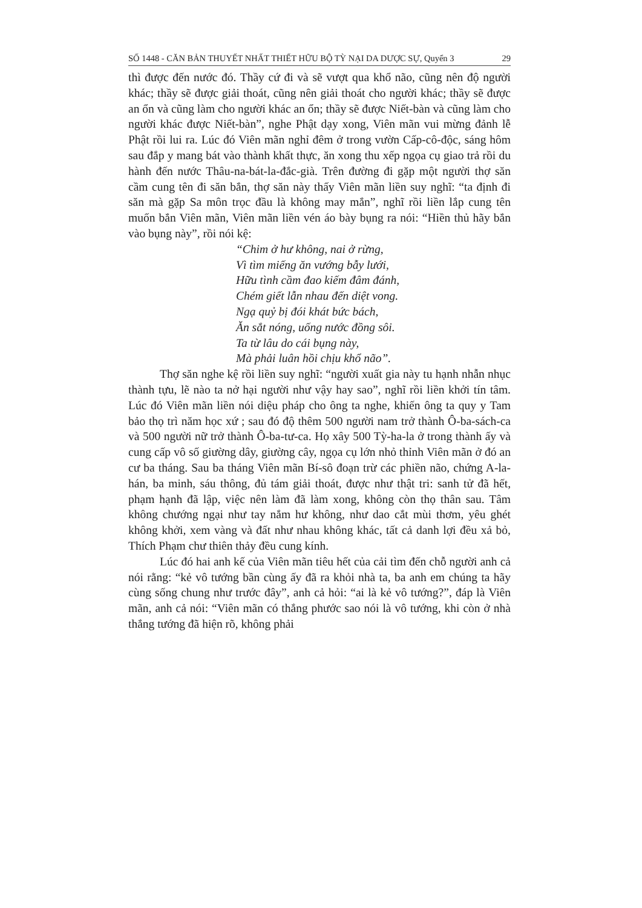SỐ 1448 - CĂN BẢN THUYẾT NHẤT THIẾT HỮU BỘ TỲ NẠI DA DƯỢC SỰ, Quyển 3 29
thì được đến nước đó. Thầy cứ đi và sẽ vượt qua khổ não, cũng nên độ người khác; thầy sẽ được giải thoát, cũng nên giải thoát cho người khác; thầy sẽ được an ổn và cũng làm cho người khác an ổn; thầy sẽ được Niết-bàn và cũng làm cho người khác được Niết-bàn”, nghe Phật dạy xong, Viên mãn vui mừng đảnh lễ Phật rồi lui ra. Lúc đó Viên mãn nghỉ đêm ở trong vườn Cấp-cô-độc, sáng hôm sau đắp y mang bát vào thành khất thực, ăn xong thu xếp ngọa cụ giao trả rồi du hành đến nước Thâu-na-bát-la-đắc-già. Trên đường đi gặp một người thợ săn cầm cung tên đi săn bắn, thợ săn này thấy Viên mãn liền suy nghĩ: “ta định đi săn mà gặp Sa môn trọc đầu là không may mắn”, nghĩ rồi liền lắp cung tên muốn bắn Viên mãn, Viên mãn liền vén áo bày bụng ra nói: “Hiền thủ hãy bắn vào bụng này”, rồi nói kệ:
“Chim ở hư không, nai ở rừng,
Vì tìm miếng ăn vướng bẫy lưới,
Hữu tình cầm đao kiếm đâm đánh,
Chém giết lẫn nhau đến diệt vong.
Ngạ quỷ bị đói khát bức bách,
Ăn sắt nóng, uống nước đồng sôi.
Ta từ lâu do cái bụng này,
Mà phải luân hồi chịu khổ não”.
Thợ săn nghe kệ rồi liền suy nghĩ: “người xuất gia này tu hạnh nhẫn nhục thành tựu, lẽ nào ta nở hại người như vậy hay sao”, nghĩ rồi liền khởi tín tâm. Lúc đó Viên mãn liền nói diệu pháp cho ông ta nghe, khiến ông ta quy y Tam bảo thọ trì năm học xứ ; sau đó độ thêm 500 người nam trở thành Ô-ba-sách-ca và 500 người nữ trở thành Ô-ba-tư-ca. Họ xây 500 Tỳ-ha-la ở trong thành ấy và cung cấp vô số giường dây, giường cây, ngọa cụ lớn nhỏ thỉnh Viên mãn ở đó an cư ba tháng. Sau ba tháng Viên mãn Bí-sô đoạn trừ các phiền não, chứng A-la-hán, ba minh, sáu thông, đủ tám giải thoát, được như thật tri: sanh tử đã hết, phạm hạnh đã lập, việc nên làm đã làm xong, không còn thọ thân sau. Tâm không chướng ngại như tay nắm hư không, như dao cắt mùi thơm, yêu ghét không khởi, xem vàng và đất như nhau không khác, tất cả danh lợi đều xả bỏ, Thích Phạm chư thiên thảy đều cung kính.
Lúc đó hai anh kế của Viên mãn tiêu hết của cải tìm đến chỗ người anh cả nói rằng: “kẻ vô tướng bần cùng ấy đã ra khỏi nhà ta, ba anh em chúng ta hãy cùng sống chung như trước đây”, anh cả hỏi: “ai là kẻ vô tướng?”, đáp là Viên mãn, anh cả nói: “Viên mãn có thắng phước sao nói là vô tướng, khi còn ở nhà thắng tướng đã hiện rõ, không phải